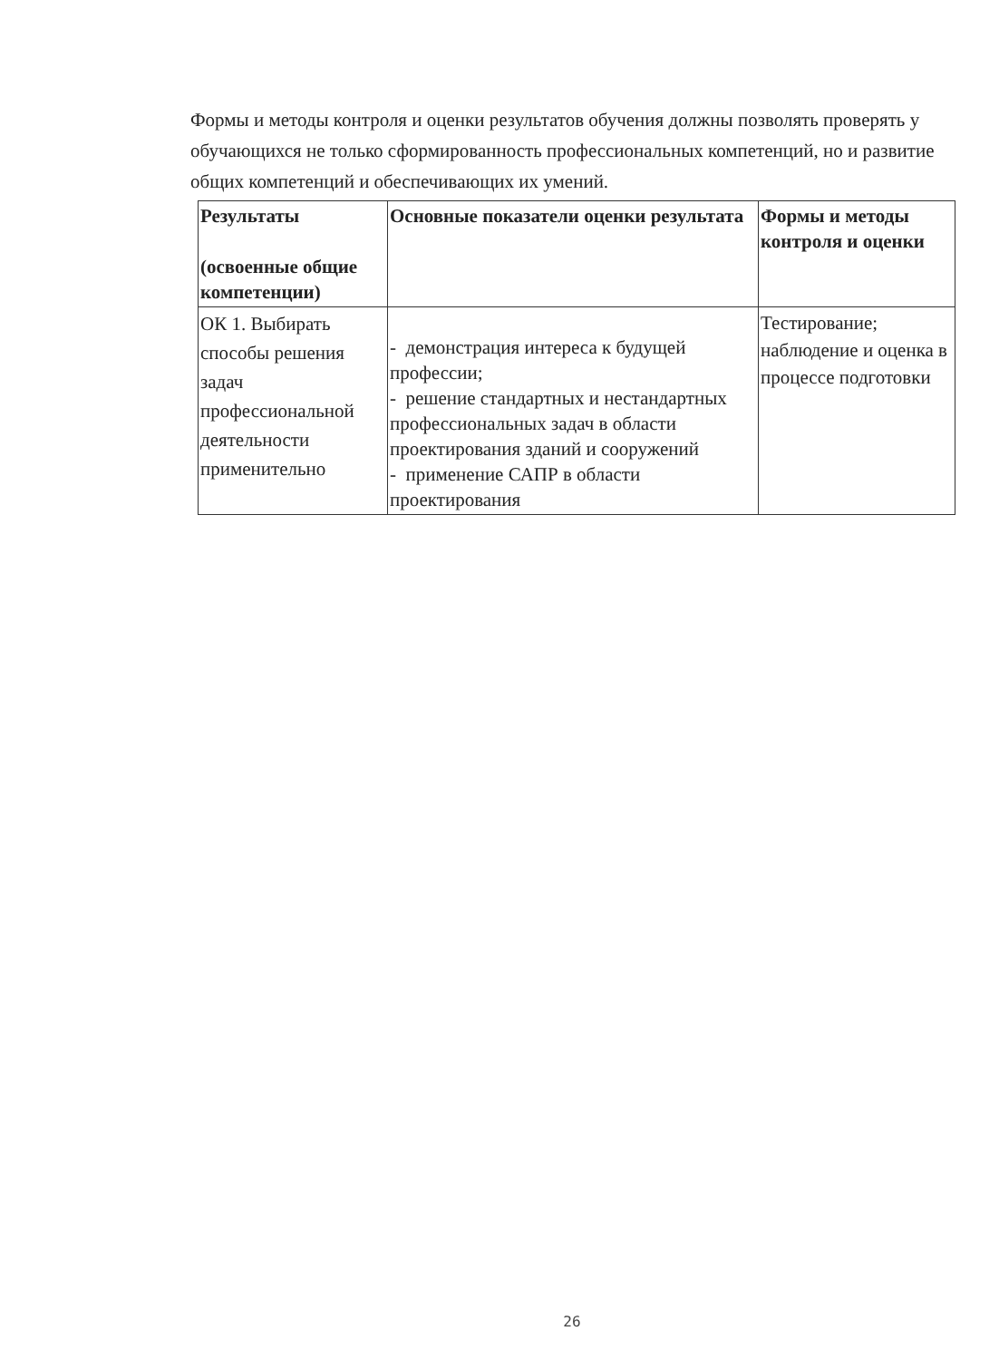Формы и методы контроля и оценки результатов обучения должны позволять проверять у обучающихся не только сформированность профессиональных компетенций, но и развитие общих компетенций и обеспечивающих их умений.
| Результаты (освоенные общие компетенции) | Основные показатели оценки результата | Формы и методы контроля и оценки |
| --- | --- | --- |
| ОК 1. Выбирать способы решения задач профессиональной деятельности применительно | - демонстрация интереса к будущей профессии; - решение стандартных и нестандартных профессиональных задач в области проектирования зданий и сооружений - применение САПР в области проектирования | Тестирование; наблюдение и оценка в процессе подготовки |
26